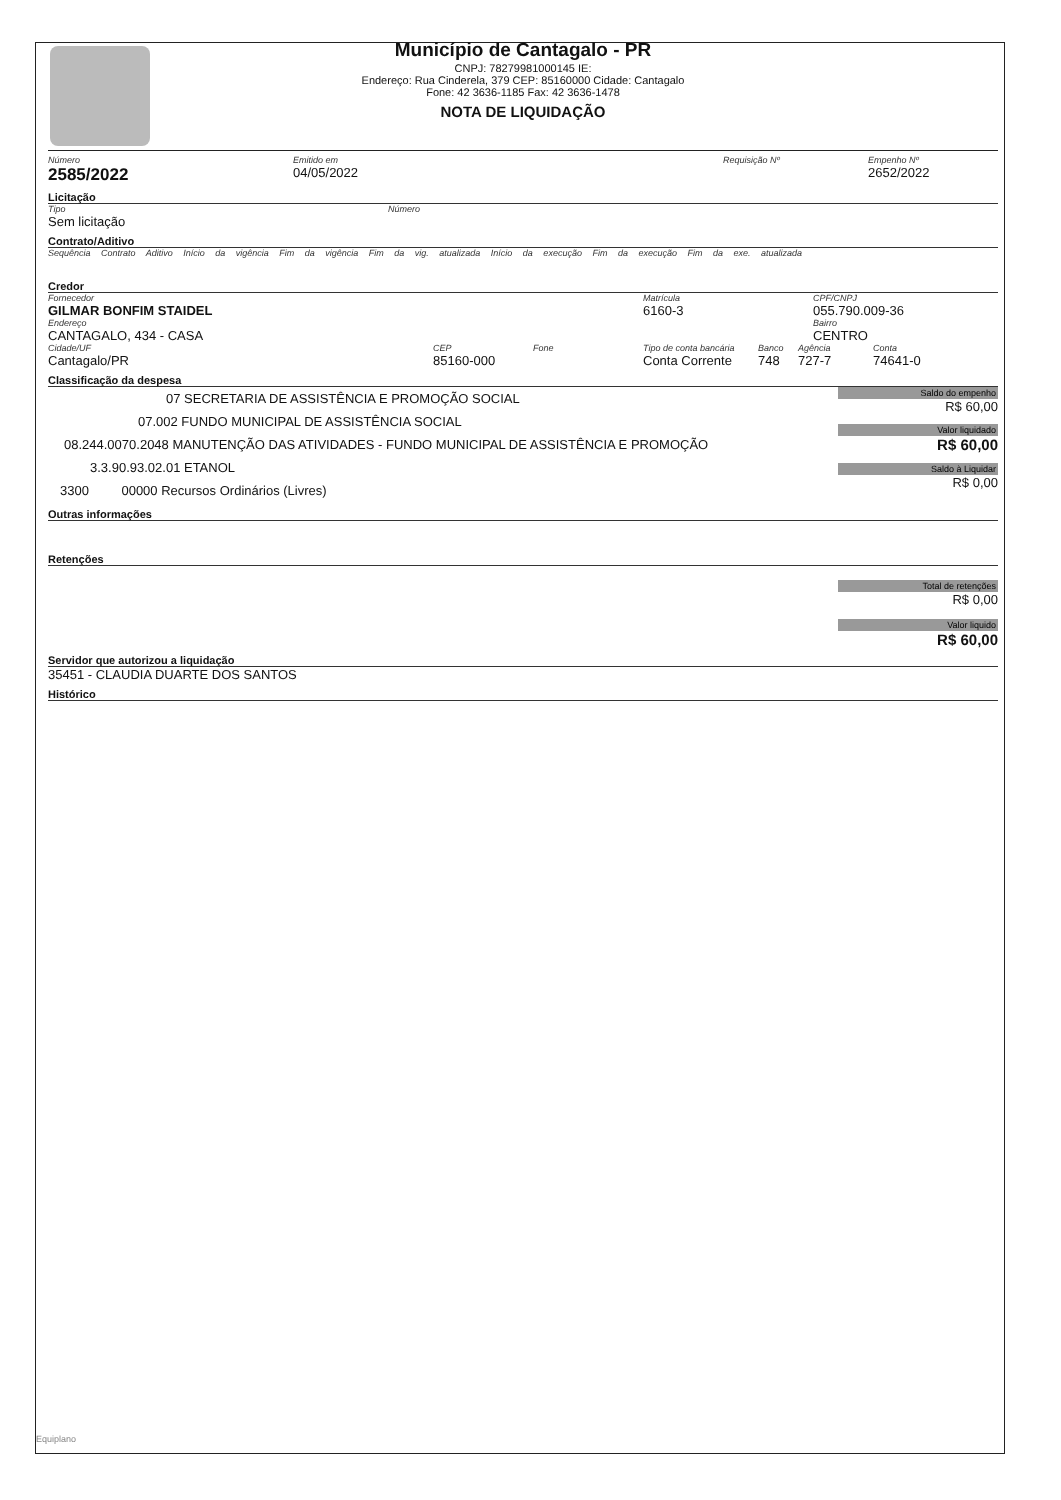Município de Cantagalo - PR
CNPJ: 78279981000145 IE:
Endereço: Rua Cinderela, 379 CEP: 85160000 Cidade: Cantagalo
Fone: 42 3636-1185 Fax: 42 3636-1478
NOTA DE LIQUIDAÇÃO
Número
2585/2022
Emitido em
04/05/2022
Requisição Nº Empenho Nº
2652/2022
Licitação
Tipo
Sem licitação
Número
Contrato/Aditivo
Sequência Contrato Aditivo Início da vigência Fim da vigência Fim da vig. atualizada Início da execução Fim da execução Fim da exe. atualizada
Credor
Fornecedor
GILMAR BONFIM STAIDEL
Matrícula
6160-3
CPF/CNPJ
055.790.009-36
Endereço
CANTAGALO, 434 - CASA
Bairro
CENTRO
Cidade/UF
Cantagalo/PR
CEP
85160-000
Fone Tipo de conta bancária
Conta Corrente
Banco
748
Agência
727-7
Conta
74641-0
Classificação da despesa
07 SECRETARIA DE ASSISTÊNCIA E PROMOÇÃO SOCIAL
07.002 FUNDO MUNICIPAL DE ASSISTÊNCIA SOCIAL
08.244.0070.2048 MANUTENÇÃO DAS ATIVIDADES - FUNDO MUNICIPAL DE ASSISTÊNCIA E PROMOÇÃO
3.3.90.93.02.01 ETANOL
3300 00000 Recursos Ordinários (Livres)
Saldo do empenho
R$ 60,00
Valor liquidado
R$ 60,00
Saldo à Liquidar
R$ 0,00
Outras informações
Retenções
Total de retenções
R$ 0,00
Valor liquido
R$ 60,00
Servidor que autorizou a liquidação
35451 - CLAUDIA DUARTE DOS SANTOS
Histórico
Equiplano